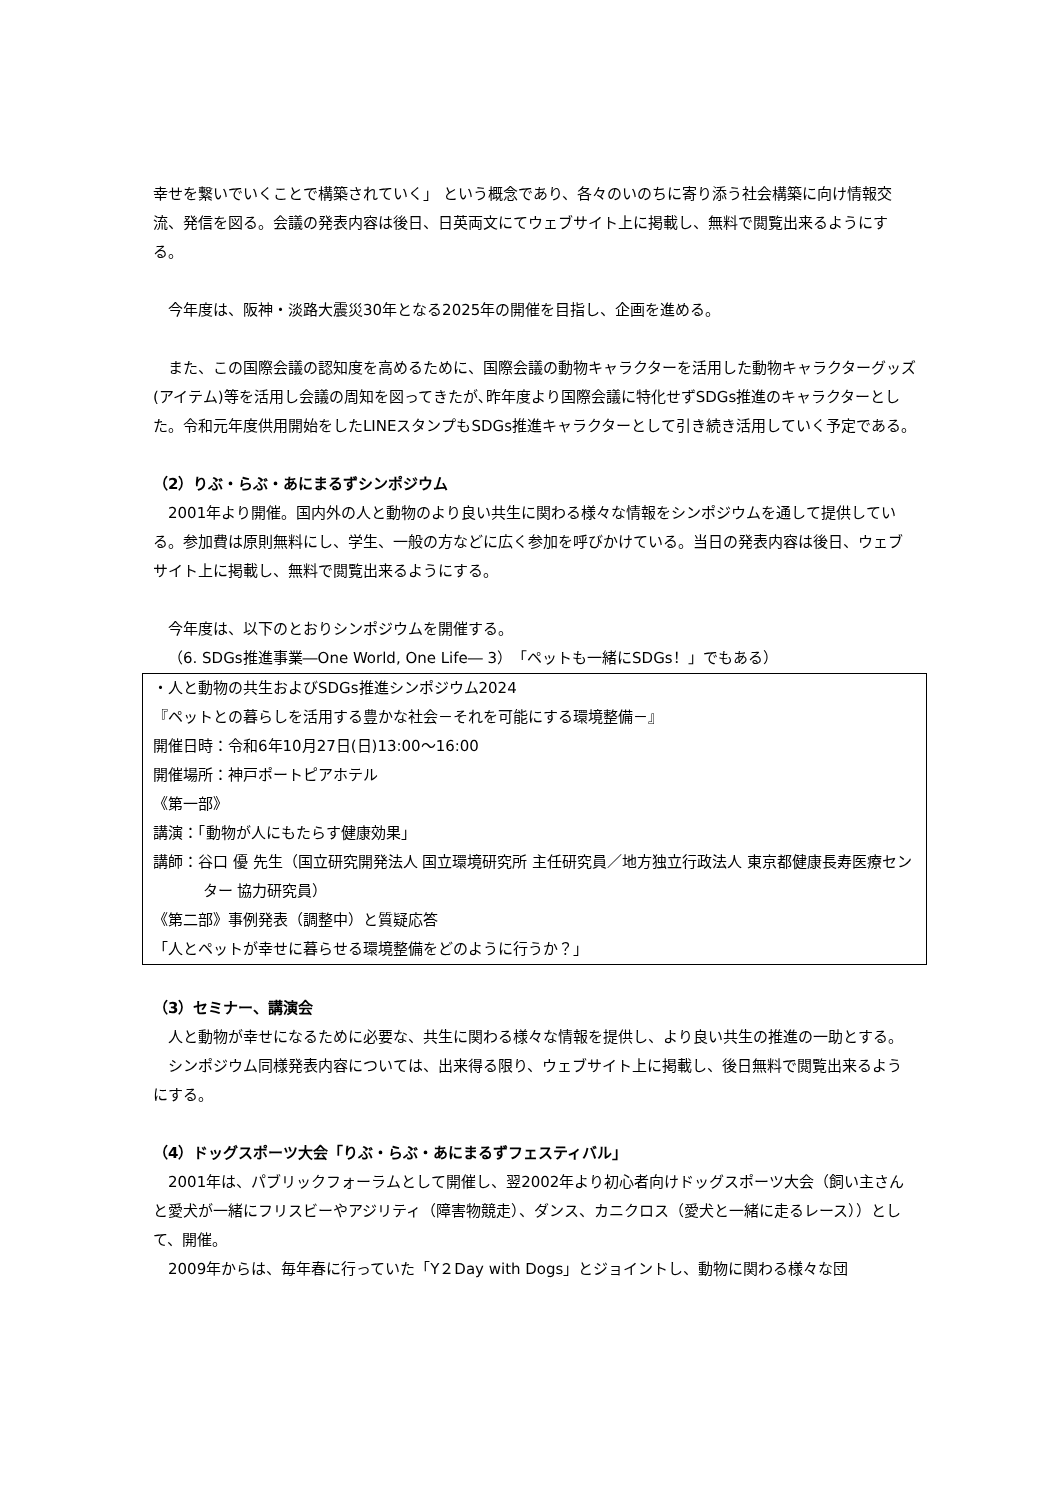幸せを繋いでいくことで構築されていく」 という概念であり、各々のいのちに寄り添う社会構築に向け情報交流、発信を図る。会議の発表内容は後日、日英両文にてウェブサイト上に掲載し、無料で閲覧出来るようにする。
今年度は、阪神・淡路大震災30年となる2025年の開催を目指し、企画を進める。
また、この国際会議の認知度を高めるために、国際会議の動物キャラクターを活用した動物キャラクターグッズ(アイテム)等を活用し会議の周知を図ってきたが､昨年度より国際会議に特化せずSDGs推進のキャラクターとした。令和元年度供用開始をしたLINEスタンプもSDGs推進キャラクターとして引き続き活用していく予定である。
（2）りぶ・らぶ・あにまるずシンポジウム
2001年より開催。国内外の人と動物のより良い共生に関わる様々な情報をシンポジウムを通して提供している。参加費は原則無料にし、学生、一般の方などに広く参加を呼びかけている。当日の発表内容は後日、ウェブサイト上に掲載し、無料で閲覧出来るようにする。
今年度は、以下のとおりシンポジウムを開催する。
（6. SDGs推進事業―One World, One Life― 3）「ペットも一緒にSDGs！」でもある）
・人と動物の共生およびSDGs推進シンポジウム2024
『ペットとの暮らしを活用する豊かな社会－それを可能にする環境整備－』
開催日時：令和6年10月27日(日)13:00～16:00
開催場所：神戸ポートピアホテル
《第一部》
講演：「動物が人にもたらす健康効果」
講師：谷口 優 先生（国立研究開発法人 国立環境研究所 主任研究員／地方独立行政法人 東京都健康長寿医療センター 協力研究員）
《第二部》事例発表（調整中）と質疑応答
「人とペットが幸せに暮らせる環境整備をどのように行うか？」
（3）セミナー、講演会
人と動物が幸せになるために必要な、共生に関わる様々な情報を提供し、より良い共生の推進の一助とする。
シンポジウム同様発表内容については、出来得る限り、ウェブサイト上に掲載し、後日無料で閲覧出来るようにする。
（4）ドッグスポーツ大会「りぶ・らぶ・あにまるずフェスティバル」
2001年は、パブリックフォーラムとして開催し、翌2002年より初心者向けドッグスポーツ大会（飼い主さんと愛犬が一緒にフリスビーやアジリティ（障害物競走）、ダンス、カニクロス（愛犬と一緒に走るレース））として、開催。
2009年からは、毎年春に行っていた「Y２Day with Dogs」とジョイントし、動物に関わる様々な団